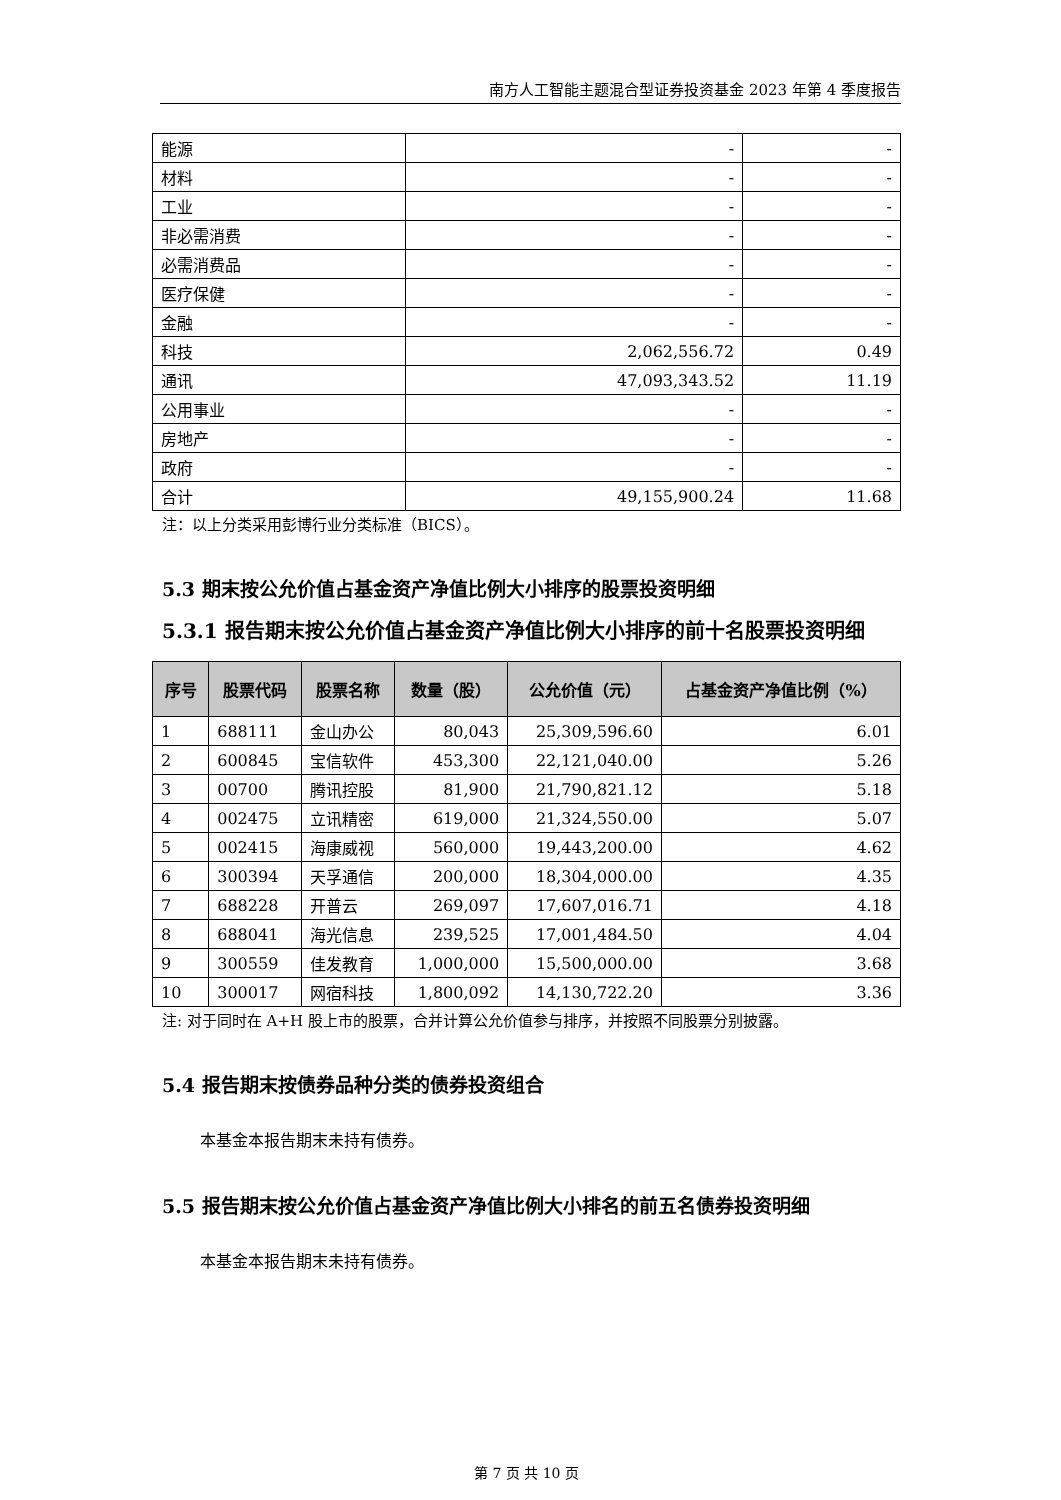南方人工智能主题混合型证券投资基金 2023 年第 4 季度报告
| 能源 | - | - |
| 材料 | - | - |
| 工业 | - | - |
| 非必需消费 | - | - |
| 必需消费品 | - | - |
| 医疗保健 | - | - |
| 金融 | - | - |
| 科技 | 2,062,556.72 | 0.49 |
| 通讯 | 47,093,343.52 | 11.19 |
| 公用事业 | - | - |
| 房地产 | - | - |
| 政府 | - | - |
| 合计 | 49,155,900.24 | 11.68 |
注：以上分类采用彭博行业分类标准（BICS）。
5.3 期末按公允价值占基金资产净值比例大小排序的股票投资明细
5.3.1 报告期末按公允价值占基金资产净值比例大小排序的前十名股票投资明细
| 序号 | 股票代码 | 股票名称 | 数量（股） | 公允价值（元） | 占基金资产净值比例（%） |
| --- | --- | --- | --- | --- | --- |
| 1 | 688111 | 金山办公 | 80,043 | 25,309,596.60 | 6.01 |
| 2 | 600845 | 宝信软件 | 453,300 | 22,121,040.00 | 5.26 |
| 3 | 00700 | 腾讯控股 | 81,900 | 21,790,821.12 | 5.18 |
| 4 | 002475 | 立讯精密 | 619,000 | 21,324,550.00 | 5.07 |
| 5 | 002415 | 海康威视 | 560,000 | 19,443,200.00 | 4.62 |
| 6 | 300394 | 天孚通信 | 200,000 | 18,304,000.00 | 4.35 |
| 7 | 688228 | 开普云 | 269,097 | 17,607,016.71 | 4.18 |
| 8 | 688041 | 海光信息 | 239,525 | 17,001,484.50 | 4.04 |
| 9 | 300559 | 佳发教育 | 1,000,000 | 15,500,000.00 | 3.68 |
| 10 | 300017 | 网宿科技 | 1,800,092 | 14,130,722.20 | 3.36 |
注: 对于同时在 A+H 股上市的股票，合并计算公允价值参与排序，并按照不同股票分别披露。
5.4 报告期末按债券品种分类的债券投资组合
本基金本报告期末未持有债券。
5.5 报告期末按公允价值占基金资产净值比例大小排名的前五名债券投资明细
本基金本报告期末未持有债券。
第 7 页 共 10 页